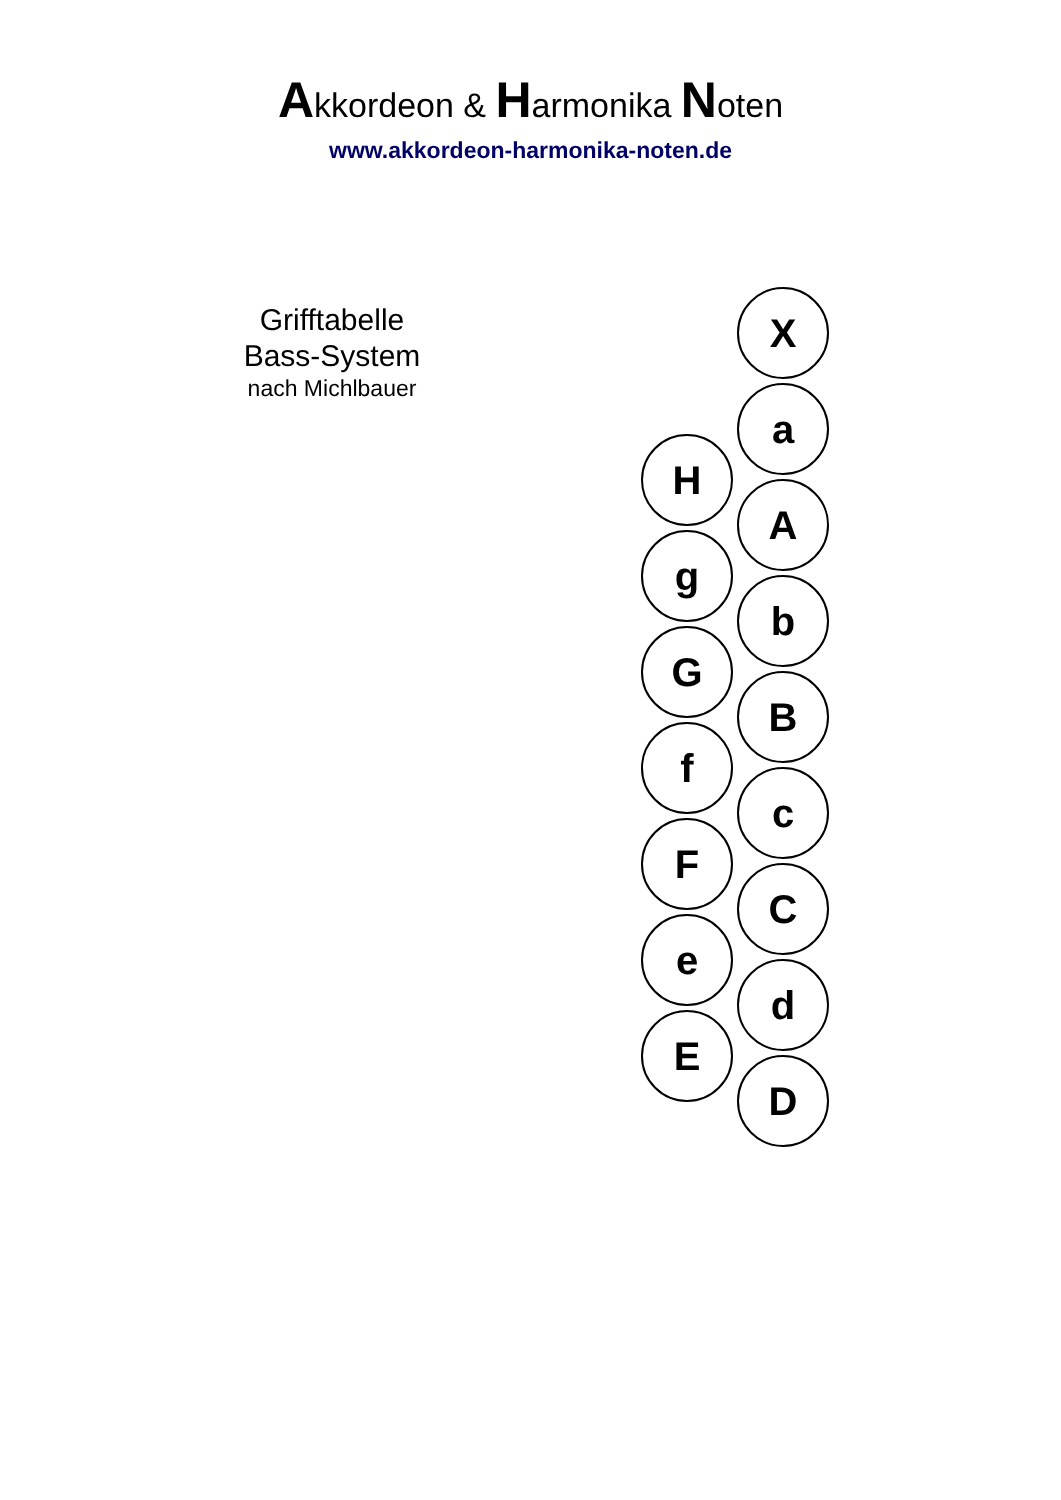Akkordeon & Harmonika Noten
www.akkordeon-harmonika-noten.de
Grifftabelle
Bass-System
nach Michlbauer
X
a
H
A
g
b
G
B
f
c
F
C
e
d
E
D